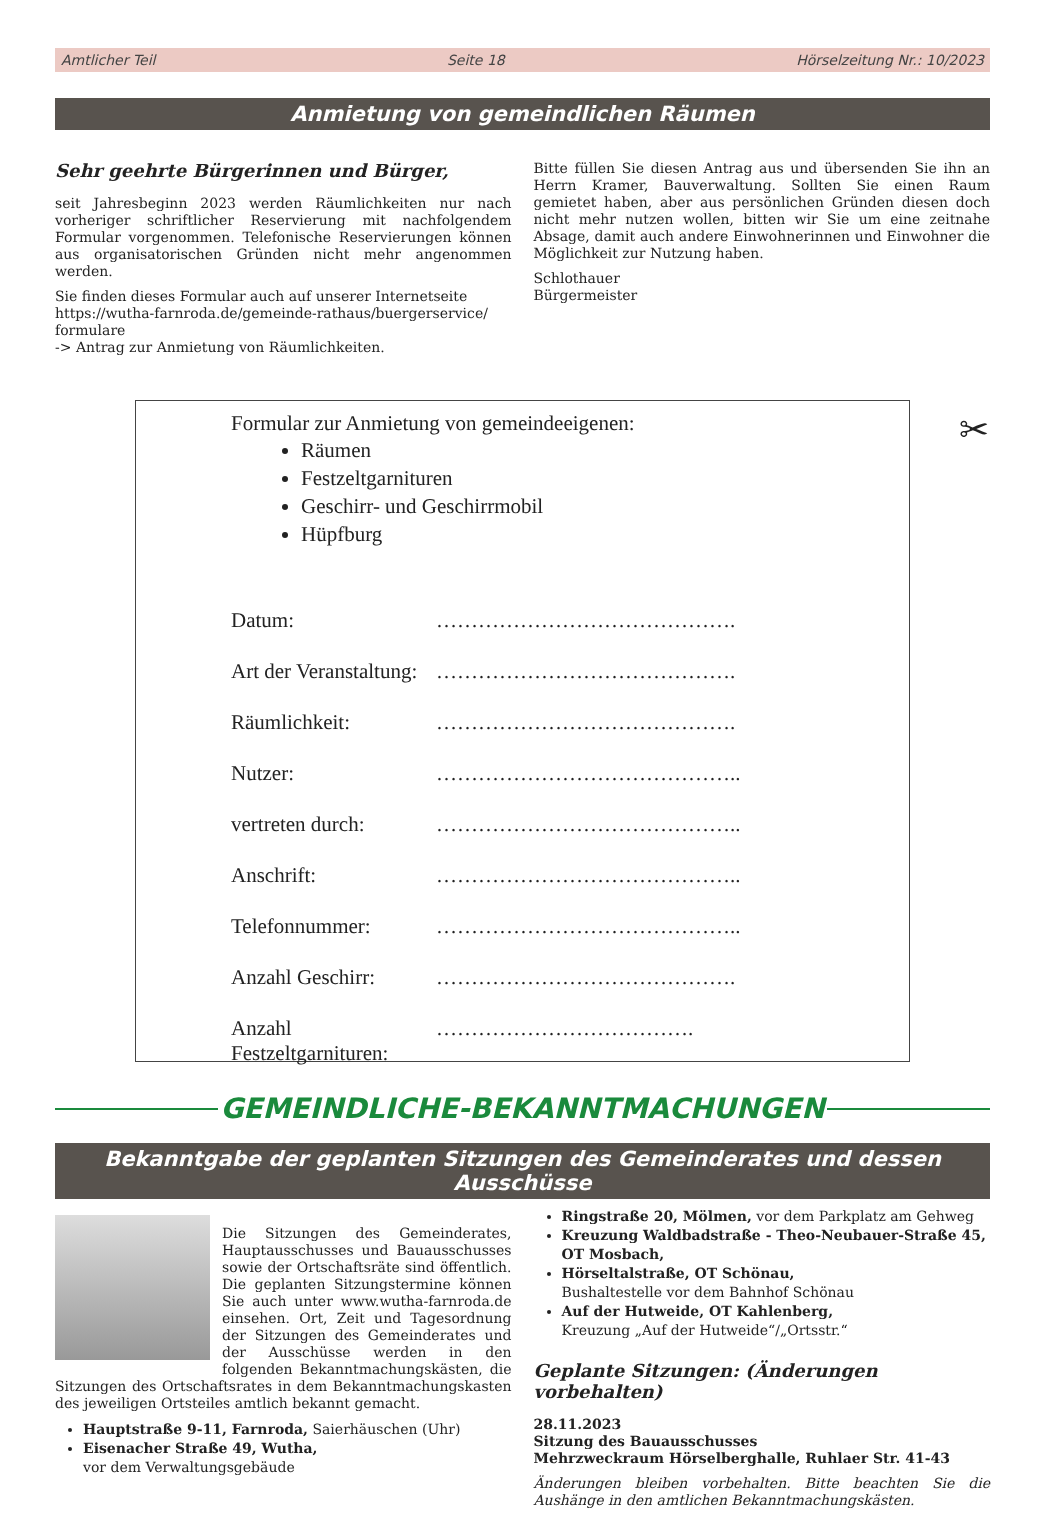Amtlicher Teil Seite 18 Hörselzeitung Nr.: 10/2023
Anmietung von gemeindlichen Räumen
Sehr geehrte Bürgerinnen und Bürger,
seit Jahresbeginn 2023 werden Räumlichkeiten nur nach vorheriger schriftlicher Reservierung mit nachfolgendem Formular vorgenommen. Telefonische Reservierungen können aus organisatorischen Gründen nicht mehr angenommen werden.
Sie finden dieses Formular auch auf unserer Internetseite https://wutha-farnroda.de/gemeinde-rathaus/buergerservice/ formulare
-> Antrag zur Anmietung von Räumlichkeiten.
Bitte füllen Sie diesen Antrag aus und übersenden Sie ihn an Herrn Kramer, Bauverwaltung. Sollten Sie einen Raum gemietet haben, aber aus persönlichen Gründen diesen doch nicht mehr nutzen wollen, bitten wir Sie um eine zeitnahe Absage, damit auch andere Einwohnerinnen und Einwohner die Möglichkeit zur Nutzung haben.
Schlothauer
Bürgermeister
✂ Formular zur Anmietung von gemeindeeigenen:
Räumen
Festzeltgarnituren
Geschirr- und Geschirrmobil
Hüpfburg
Datum: …………………………………….
Art der Veranstaltung: …………………………………….
Räumlichkeit: …………………………………….
Nutzer: ……………………………………..
vertreten durch: ……………………………………..
Anschrift: ……………………………………..
Telefonnummer: ……………………………………..
Anzahl Geschirr: …………………………………….
Anzahl Festzeltgarnituren: ……………………………….
GEMEINDLICHE-BEKANNTMACHUNGEN
Bekanntgabe der geplanten Sitzungen des Gemeinderates und dessen Ausschüsse
Die Sitzungen des Gemeinderates, Hauptausschusses und Bauausschusses sowie der Ortschaftsräte sind öffentlich. Die geplanten Sitzungstermine können Sie auch unter www.wutha-farnroda.de einsehen. Ort, Zeit und Tagesordnung der Sitzungen des Gemeinderates und der Ausschüsse werden in den folgenden Bekanntmachungskästen, die Sitzungen des Ortschaftsrates in dem Bekanntmachungskasten des jeweiligen Ortsteiles amtlich bekannt gemacht.
Hauptstraße 9-11, Farnroda, Saierhäuschen (Uhr)
Eisenacher Straße 49, Wutha,
vor dem Verwaltungsgebäude
Ringstraße 20, Mölmen, vor dem Parkplatz am Gehweg
Kreuzung Waldbadstraße - Theo-Neubauer-Straße 45, OT Mosbach,
Hörseltalstraße, OT Schönau,
Bushaltestelle vor dem Bahnhof Schönau
Auf der Hutweide, OT Kahlenberg,
Kreuzung „Auf der Hutweide“/„Ortsstr.“
Geplante Sitzungen: (Änderungen vorbehalten)
28.11.2023
Sitzung des Bauausschusses
Mehrzweckraum Hörselberghalle, Ruhlaer Str. 41-43
Änderungen bleiben vorbehalten. Bitte beachten Sie die Aushänge in den amtlichen Bekanntmachungskästen.